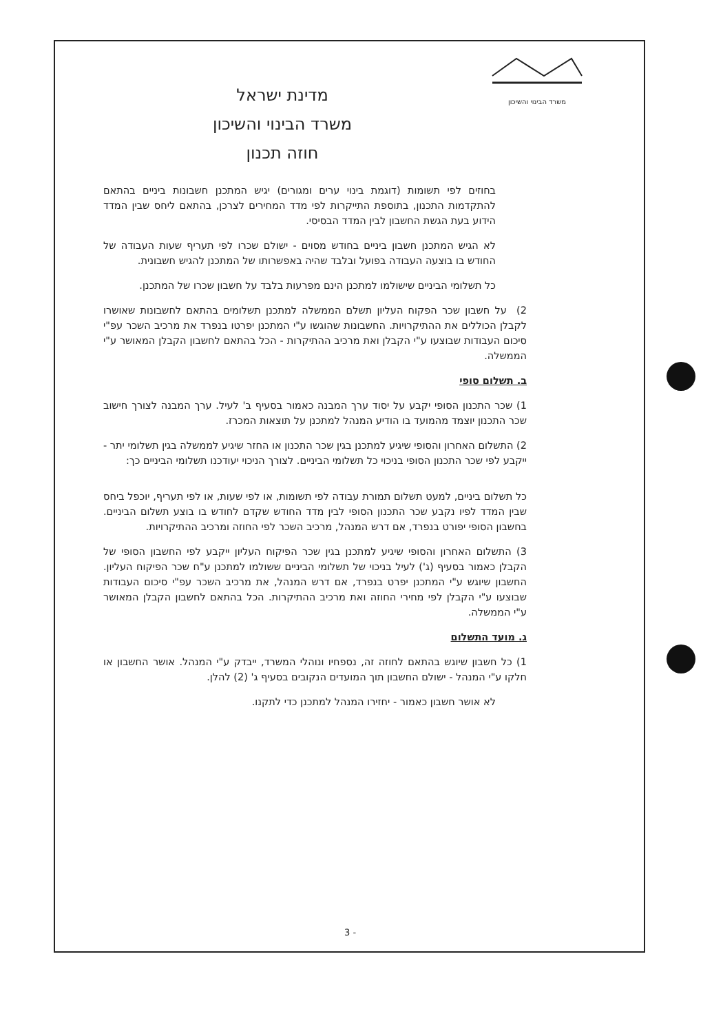משרד הבינוי והשיכון
מדינת ישראל
משרד הבינוי והשיכון
חוזה תכנון
בחוזים לפי תשומות (דוגמת בינוי ערים ומגורים) יגיש המתכנן חשבונות ביניים בהתאם להתקדמות התכנון, בתוספת התייקרות לפי מדד המחירים לצרכן, בהתאם ליחס שבין המדד הידוע בעת הגשת החשבון לבין המדד הבסיסי.
לא הגיש המתכנן חשבון ביניים בחודש מסוים - ישולם שכרו לפי תעריף שעות העבודה של החודש בו בוצעה העבודה בפועל ובלבד שהיה באפשרותו של המתכנן להגיש חשבונית.
כל תשלומי הביניים שישולמו למתכנן הינם מפרעות בלבד על חשבון שכרו של המתכנן.
2) על חשבון שכר הפקוח העליון תשלם הממשלה למתכנן תשלומים בהתאם לחשבונות שאושרו לקבלן הכוללים את ההתיקרויות. החשבונות שהוגשו ע"י המתכנן יפרטו בנפרד את מרכיב השכר עפ"י סיכום העבודות שבוצעו ע"י הקבלן ואת מרכיב ההתיקרות - הכל בהתאם לחשבון הקבלן המאושר ע"י הממשלה.
ב. תשלום סופי
1) שכר התכנון הסופי יקבע על יסוד ערך המבנה כאמור בסעיף ב' לעיל. ערך המבנה לצורך חישוב שכר התכנון יוצמד מהמועד בו הודיע המנהל למתכנן על תוצאות המכרז.
2) התשלום האחרון והסופי שיגיע למתכנן בגין שכר התכנון או החזר שיגיע לממשלה בגין תשלומי יתר - ייקבע לפי שכר התכנון הסופי בניכוי כל תשלומי הביניים. לצורך הניכוי יעודכנו תשלומי הביניים כך:
כל תשלום ביניים, למעט תשלום תמורת עבודה לפי תשומות, או לפי שעות, או לפי תעריף, יוכפל ביחס שבין המדד לפיו נקבע שכר התכנון הסופי לבין מדד החודש שקדם לחודש בו בוצע תשלום הביניים. בחשבון הסופי יפורט בנפרד, אם דרש המנהל, מרכיב השכר לפי החוזה ומרכיב ההתיקרויות.
3) התשלום האחרון והסופי שיגיע למתכנן בגין שכר הפיקוח העליון ייקבע לפי החשבון הסופי של הקבלן כאמור בסעיף (ג') לעיל בניכוי של תשלומי הביניים ששולמו למתכנן ע"ח שכר הפיקוח העליון. החשבון שיוגש ע"י המתכנן יפרט בנפרד, אם דרש המנהל, את מרכיב השכר עפ"י סיכום העבודות שבוצעו ע"י הקבלן לפי מחירי החוזה ואת מרכיב ההתיקרות. הכל בהתאם לחשבון הקבלן המאושר ע"י הממשלה.
ג. מועד התשלום
1) כל חשבון שיוגש בהתאם לחוזה זה, נספחיו ונוהלי המשרד, ייבדק ע"י המנהל. אושר החשבון או חלקו ע"י המנהל - ישולם החשבון תוך המועדים הנקובים בסעיף ג' (2) להלן.
לא אושר חשבון כאמור - יחזירו המנהל למתכנן כדי לתקנו.
3 -